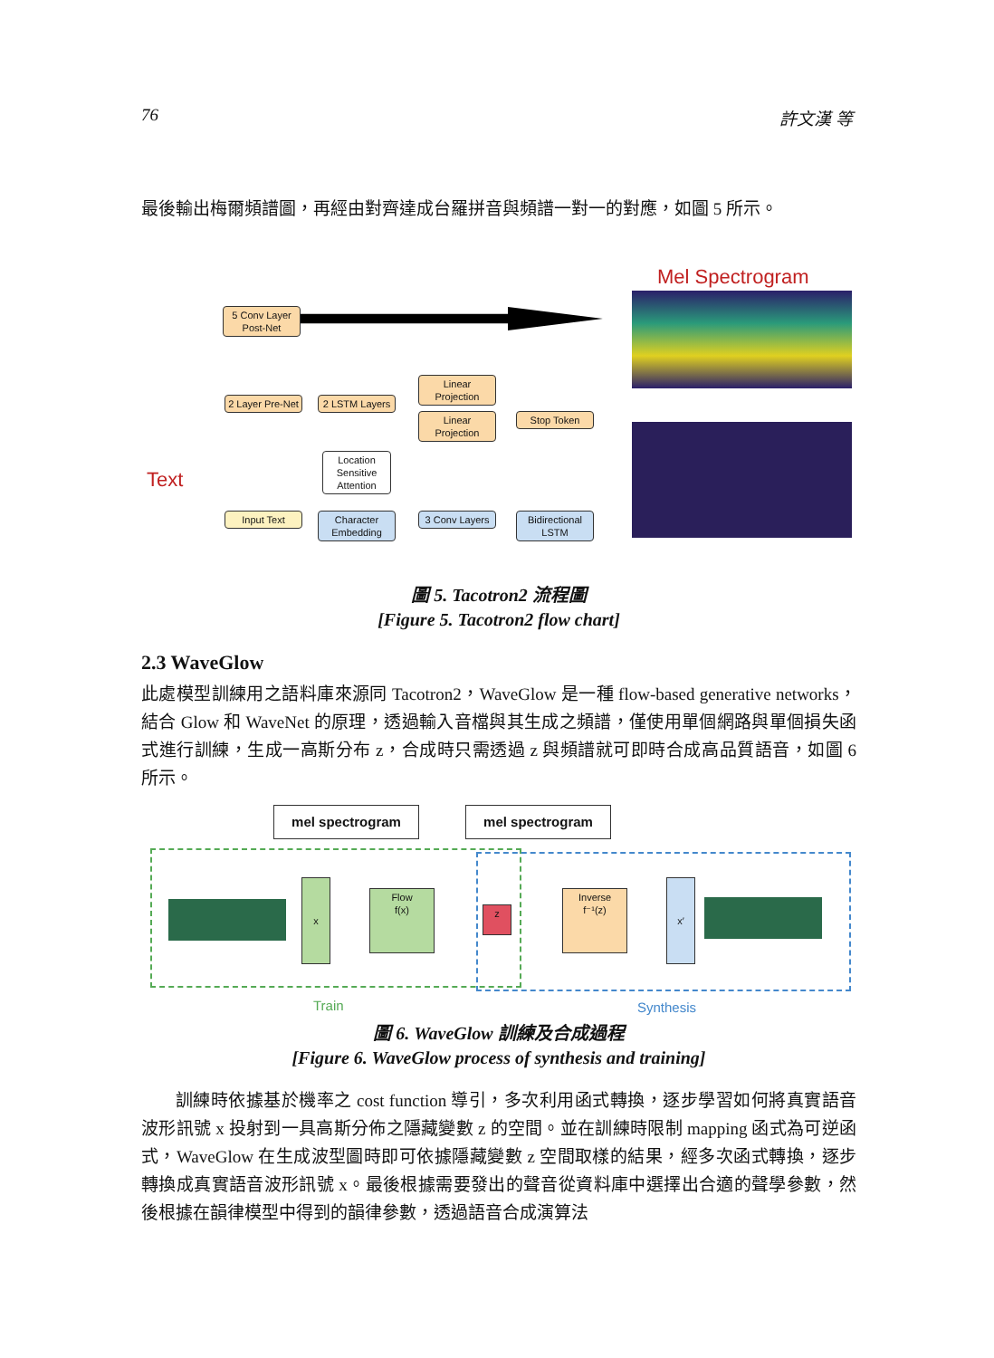76 許文漢 等
最後輸出梅爾頻譜圖，再經由對齊達成台羅拼音與頻譜一對一的對應，如圖 5 所示。
Mel Spectrogram
5 Conv Layer Post-Net
2 Layer Pre-Net
2 LSTM Layers
Linear Projection
Linear Projection
Stop Token
Location Sensitive Attention
Text
Input Text
Character Embedding
3 Conv Layers
Bidirectional LSTM
圖 5. Tacotron2 流程圖
[Figure 5. Tacotron2 flow chart]
2.3 WaveGlow
此處模型訓練用之語料庫來源同 Tacotron2，WaveGlow 是一種 flow-based generative networks，結合 Glow 和 WaveNet 的原理，透過輸入音檔與其生成之頻譜，僅使用單個網路與單個損失函式進行訓練，生成一高斯分布 z，合成時只需透過 z 與頻譜就可即時合成高品質語音，如圖 6 所示。
mel spectrogram mel spectrogram
x
Flow
f(x)
z
Inverse
f⁻¹(z)
x′
Train Synthesis
圖 6. WaveGlow 訓練及合成過程
[Figure 6. WaveGlow process of synthesis and training]
訓練時依據基於機率之 cost function 導引，多次利用函式轉換，逐步學習如何將真實語音波形訊號 x 投射到一具高斯分佈之隱藏變數 z 的空間。並在訓練時限制 mapping 函式為可逆函式，WaveGlow 在生成波型圖時即可依據隱藏變數 z 空間取樣的結果，經多次函式轉換，逐步轉換成真實語音波形訊號 x。最後根據需要發出的聲音從資料庫中選擇出合適的聲學參數，然後根據在韻律模型中得到的韻律參數，透過語音合成演算法